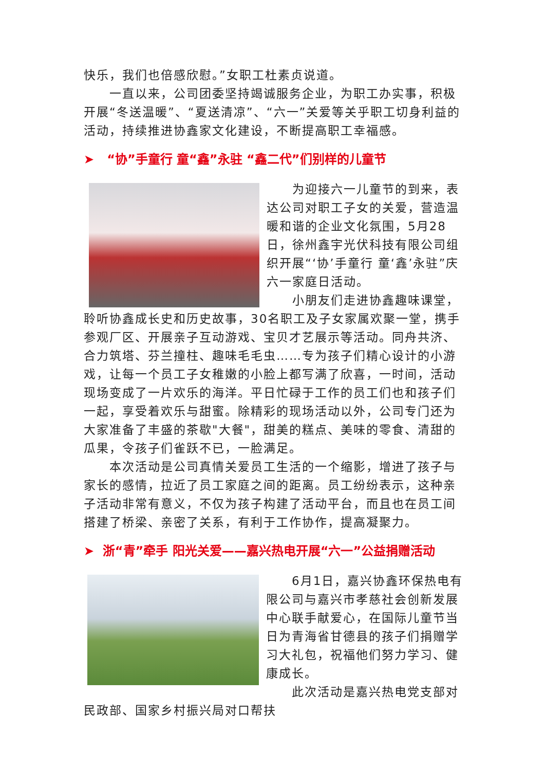快乐，我们也倍感欣慰。”女职工杜素贞说道。
一直以来，公司团委坚持竭诚服务企业，为职工办实事，积极开展“冬送温暖”、“夏送清凉”、“六一”关爱等关乎职工切身利益的活动，持续推进协鑫家文化建设，不断提高职工幸福感。
➤ “协”手童行 童“鑫”永驻 “鑫二代”们别样的儿童节
为迎接六一儿童节的到来，表达公司对职工子女的关爱，营造温暖和谐的企业文化氛围，5月28日，徐州鑫宇光伏科技有限公司组织开展“‘协’手童行 童‘鑫’永驻”庆六一家庭日活动。
小朋友们走进协鑫趣味课堂，聆听协鑫成长史和历史故事，30名职工及子女家属欢聚一堂，携手参观厂区、开展亲子互动游戏、宝贝才艺展示等活动。同舟共济、合力筑塔、芬兰撞柱、趣味毛毛虫……专为孩子们精心设计的小游戏，让每一个员工子女稚嫩的小脸上都写满了欣喜，一时间，活动现场变成了一片欢乐的海洋。平日忙碌于工作的员工们也和孩子们一起，享受着欢乐与甜蜜。除精彩的现场活动以外，公司专门还为大家准备了丰盛的茶歇"大餐"，甜美的糕点、美味的零食、清甜的瓜果，令孩子们雀跃不已，一脸满足。
本次活动是公司真情关爱员工生活的一个缩影，增进了孩子与家长的感情，拉近了员工家庭之间的距离。员工纷纷表示，这种亲子活动非常有意义，不仅为孩子构建了活动平台，而且也在员工间搭建了桥梁、亲密了关系，有利于工作协作，提高凝聚力。
➤ 浙“青”牵手 阳光关爱——嘉兴热电开展“六一”公益捐赠活动
6月1日，嘉兴协鑫环保热电有限公司与嘉兴市孝慈社会创新发展中心联手献爱心，在国际儿童节当日为青海省甘德县的孩子们捐赠学习大礼包，祝福他们努力学习、健康成长。
此次活动是嘉兴热电党支部对民政部、国家乡村振兴局对口帮扶